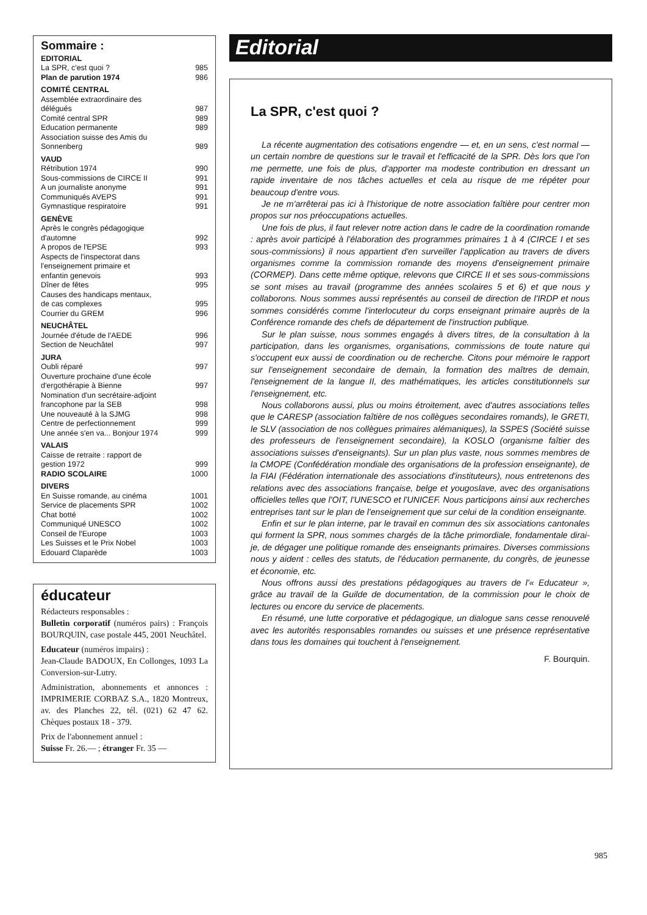Sommaire :
EDITORIAL
La SPR, c'est quoi ? 985
Plan de parution 1974 986
COMITÉ CENTRAL
Assemblée extraordinaire des
délégués 987
Comité central SPR 989
Education permanente 989
Association suisse des Amis du
Sonnenberg 989
VAUD
Rétribution 1974 990
Sous-commissions de CIRCE II 991
A un journaliste anonyme 991
Communiqués AVEPS 991
Gymnastique respiratoire 991
GENÈVE
Après le congrès pédagogique
d'automne 992
A propos de l'EPSE 993
Aspects de l'inspectorat dans
l'enseignement primaire et
enfantin genevois 993
Dîner de fêtes 995
Causes des handicaps mentaux,
de cas complexes 995
Courrier du GREM 996
NEUCHÂTEL
Journée d'étude de l'AEDE 996
Section de Neuchâtel 997
JURA
Oubli réparé 997
Ouverture prochaine d'une école
d'ergothérapie à Bienne 997
Nomination d'un secrétaire-adjoint
francophone par la SEB 998
Une nouveauté à la SJMG 998
Centre de perfectionnement 999
Une année s'en va... Bonjour 1974 999
VALAIS
Caisse de retraite : rapport de
gestion 1972 999
RADIO SCOLAIRE 1000
DIVERS
En Suisse romande, au cinéma 1001
Service de placements SPR 1002
Chat botté 1002
Communiqué UNESCO 1002
Conseil de l'Europe 1003
Les Suisses et le Prix Nobel 1003
Edouard Claparède 1003
éducateur
Rédacteurs responsables :
Bulletin corporatif (numéros pairs) : François BOURQUIN, case postale 445, 2001 Neuchâtel.
Educateur (numéros impairs) :
Jean-Claude BADOUX, En Collonges, 1093 La Conversion-sur-Lutry.
Administration, abonnements et annonces : IMPRIMERIE CORBAZ S.A., 1820 Montreux, av. des Planches 22, tél. (021) 62 47 62. Chèques postaux 18 - 379.
Prix de l'abonnement annuel :
Suisse Fr. 26.— ; étranger Fr. 35 —
Editorial
La SPR, c'est quoi ?
La récente augmentation des cotisations engendre — et, en un sens, c'est normal — un certain nombre de questions sur le travail et l'efficacité de la SPR. Dès lors que l'on me permette, une fois de plus, d'apporter ma modeste contribution en dressant un rapide inventaire de nos tâches actuelles et cela au risque de me répéter pour beaucoup d'entre vous.
Je ne m'arrêterai pas ici à l'historique de notre association faîtière pour centrer mon propos sur nos préoccupations actuelles.
Une fois de plus, il faut relever notre action dans le cadre de la coordination romande : après avoir participé à l'élaboration des programmes primaires 1 à 4 (CIRCE I et ses sous-commissions) il nous appartient d'en surveiller l'application au travers de divers organismes comme la commission romande des moyens d'enseignement primaire (CORMEP). Dans cette même optique, relevons que CIRCE II et ses sous-commissions se sont mises au travail (programme des années scolaires 5 et 6) et que nous y collaborons. Nous sommes aussi représentés au conseil de direction de l'IRDP et nous sommes considérés comme l'interlocuteur du corps enseignant primaire auprès de la Conférence romande des chefs de département de l'instruction publique.
Sur le plan suisse, nous sommes engagés à divers titres, de la consultation à la participation, dans les organismes, organisations, commissions de toute nature qui s'occupent eux aussi de coordination ou de recherche. Citons pour mémoire le rapport sur l'enseignement secondaire de demain, la formation des maîtres de demain, l'enseignement de la langue II, des mathématiques, les articles constitutionnels sur l'enseignement, etc.
Nous collaborons aussi, plus ou moins étroitement, avec d'autres associations telles que le CARESP (association faîtière de nos collègues secondaires romands), le GRETI, le SLV (association de nos collègues primaires alémaniques), la SSPES (Société suisse des professeurs de l'enseignement secondaire), la KOSLO (organisme faîtier des associations suisses d'enseignants). Sur un plan plus vaste, nous sommes membres de la CMOPE (Confédération mondiale des organisations de la profession enseignante), de la FIAI (Fédération internationale des associations d'instituteurs), nous entretenons des relations avec des associations française, belge et yougoslave, avec des organisations officielles telles que l'OIT, l'UNESCO et l'UNICEF. Nous participons ainsi aux recherches entreprises tant sur le plan de l'enseignement que sur celui de la condition enseignante.
Enfin et sur le plan interne, par le travail en commun des six associations cantonales qui forment la SPR, nous sommes chargés de la tâche primordiale, fondamentale dirai-je, de dégager une politique romande des enseignants primaires. Diverses commissions nous y aident : celles des statuts, de l'éducation permanente, du congrès, de jeunesse et économie, etc.
Nous offrons aussi des prestations pédagogiques au travers de l'« Educateur », grâce au travail de la Guilde de documentation, de la commission pour le choix de lectures ou encore du service de placements.
En résumé, une lutte corporative et pédagogique, un dialogue sans cesse renouvelé avec les autorités responsables romandes ou suisses et une présence représentative dans tous les domaines qui touchent à l'enseignement.
F. Bourquin.
985